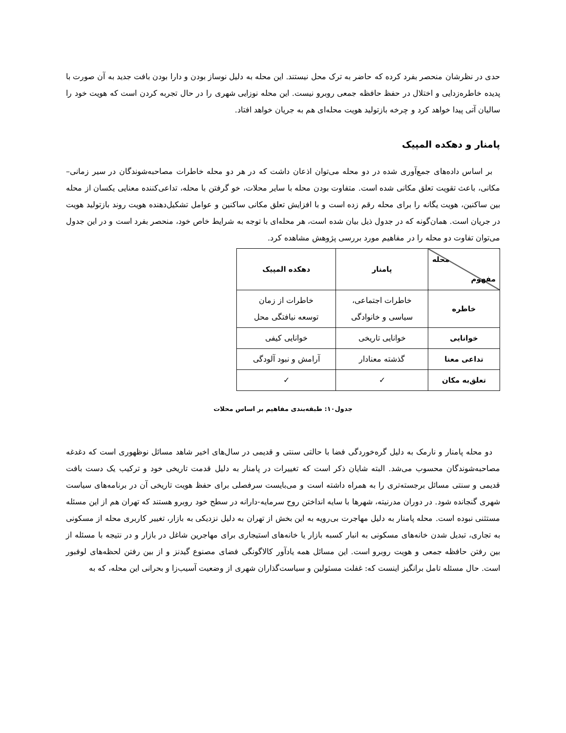حدی در نظرشان منحصر بفرد کرده که حاضر به ترک محل نیستند. این محله به دلیل نوساز بودن و دارا بودن بافت جدید به آن صورت با پدیده خاطره‌زدایی و اختلال در حفظ حافظه جمعی روبرو نیست. این محله نوزایی شهری را در حال تجربه کردن است که هویت خود را سالیان آتی پیدا خواهد کرد و چرخه بازتولید هویت محله‌ای هم به جریان خواهد افتاد.
پامنار و دهکده المپیک
بر اساس داده‌های جمع‌آوری شده در دو محله می‌توان اذعان داشت که در هر دو محله خاطرات مصاحبه‌شوندگان در سیر زمانی–مکانی، باعث تقویت تعلق مکانی شده است. متفاوت بودن محله با سایر محلات، خو گرفتن با محله، تداعی‌کننده معنایی یکسان از محله بین ساکنین، هویت یگانه را برای محله رقم زده است و با افزایش تعلق مکانی ساکنین و عوامل تشکیل‌دهنده هویت روند بازتولید هویت در جریان است. همان‌گونه که در جدول ذیل بیان شده است، هر محله‌ای با توجه به شرایط خاص خود، منحصر بفرد است و در این جدول می‌توان تفاوت دو محله را در مفاهیم مورد بررسی پژوهش مشاهده کرد.
| محله مفهوم | پامنار | دهکده المپیک |
| --- | --- | --- |
| خاطره | خاطرات اجتماعی، سیاسی و خانوادگی | خاطرات از زمان توسعه نیافتگی محل |
| خوانایی | خوانایی تاریخی | خوانایی کیفی |
| تداعی معنا | گذشته معنادار | آرامش و نبود آلودگی |
| تعلق‌به مکان | ✓ | ✓ |
جدول۱۰: طبقه‌بندی مفاهیم بر اساس محلات
دو محله پامنار و نارمک به دلیل گره‌خوردگی فضا با حالتی سنتی و قدیمی در سال‌های اخیر شاهد مسائل نوظهوری است که دغدغه مصاحبه‌شوندگان محسوب می‌شد. البته شایان ذکر است که تغییرات در پامنار به دلیل قدمت تاریخی خود و ترکیب یک دست بافت قدیمی و سنتی مسائل برجسته‌تری را به همراه داشته است و می‌بایست سرفصلی برای حفظ هویت تاریخی آن در برنامه‌های سیاست شهری گنجانده شود. در دوران مدرنیته، شهرها با سایه انداختن روح سرمایه-دارانه در سطح خود روبرو هستند که تهران هم از این مسئله مستثنی نبوده است. محله پامنار به دلیل مهاجرت بی‌رویه به این بخش از تهران به دلیل نزدیکی به بازار، تغییر کاربری محله از مسکونی به تجاری، تبدیل شدن خانه‌های مسکونی به انبار کسبه بازار یا خانه‌های استیجاری برای مهاجرین شاغل در بازار و در نتیجه با مسئله از بین رفتن حافظه جمعی و هویت روبرو است. این مسائل همه یادآور کالاگونگی فضای مصنوع گیدنز و از بین رفتن لحظه‌های لوفبور است. حال مسئله تامل برانگیز اینست که: غفلت مسئولین و سیاست‌گذاران شهری از وضعیت آسیب‌زا و بحرانی این محله، که به